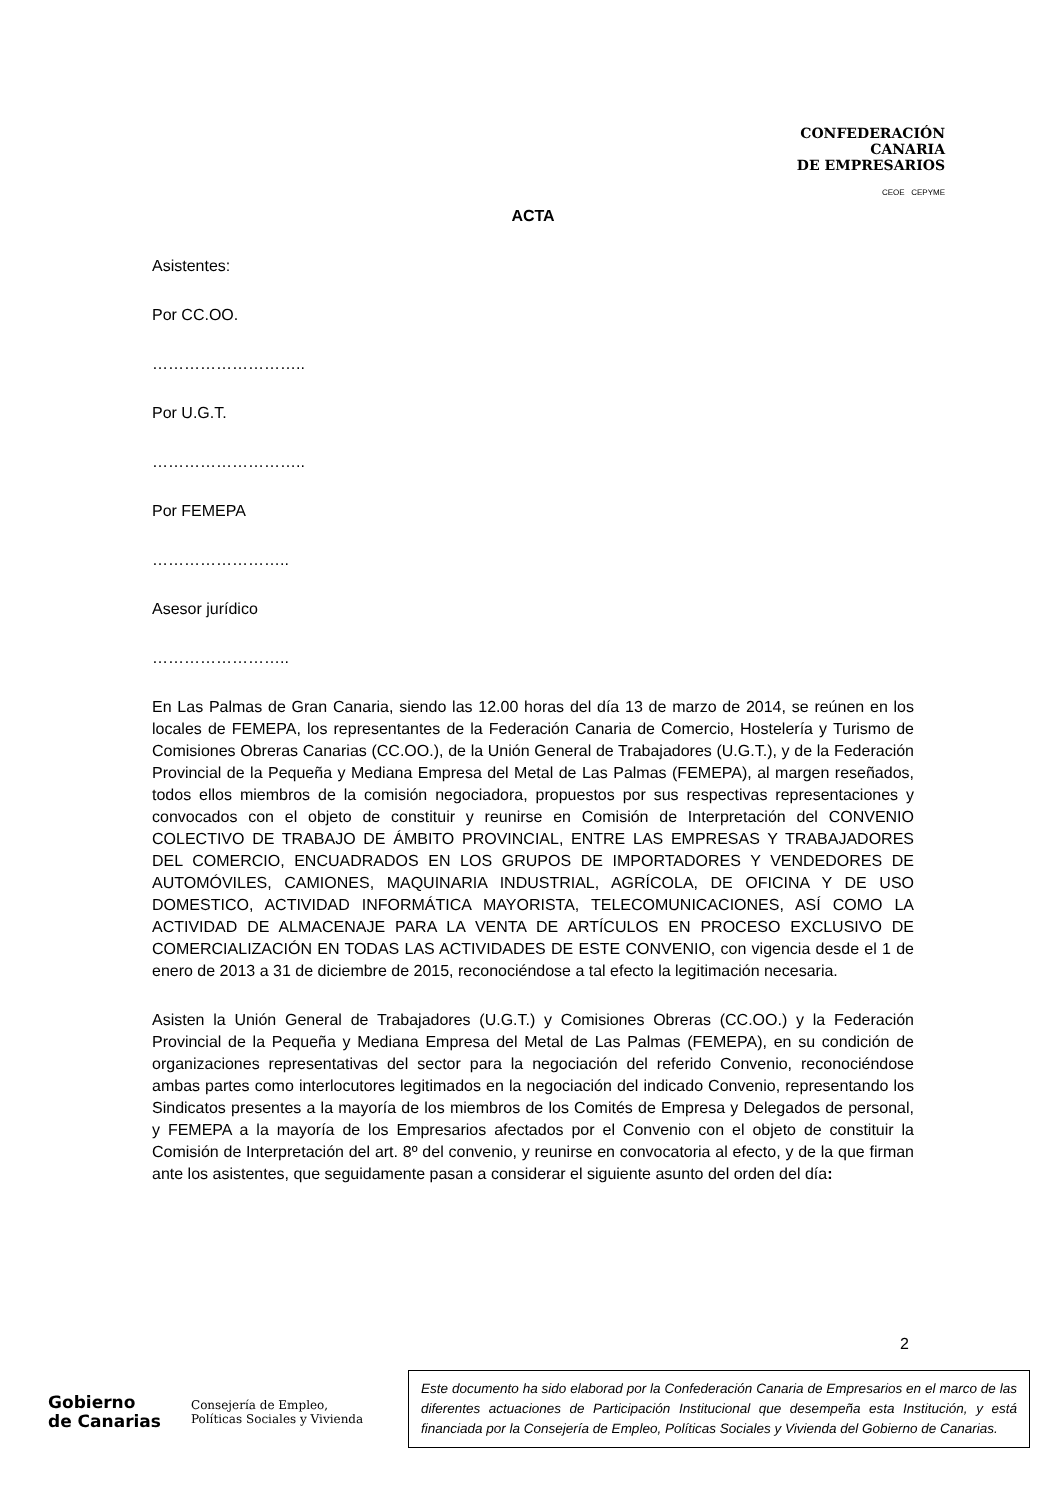CONFEDERACIÓN
CANARIA
DE EMPRESARIOS
CEOE CEPYME
ACTA
Asistentes:
Por CC.OO.
………………………..
Por U.G.T.
………………………..
Por FEMEPA
……………………..
Asesor jurídico
……………………..
En Las Palmas de Gran Canaria, siendo las 12.00 horas del día 13 de marzo de 2014, se reúnen en los locales de FEMEPA, los representantes de la Federación Canaria de Comercio, Hostelería y Turismo de Comisiones Obreras Canarias (CC.OO.), de la Unión General de Trabajadores (U.G.T.), y de la Federación Provincial de la Pequeña y Mediana Empresa del Metal de Las Palmas (FEMEPA), al margen reseñados, todos ellos miembros de la comisión negociadora, propuestos por sus respectivas representaciones y convocados con el objeto de constituir y reunirse en Comisión de Interpretación del CONVENIO COLECTIVO DE TRABAJO DE ÁMBITO PROVINCIAL, ENTRE LAS EMPRESAS Y TRABAJADORES DEL COMERCIO, ENCUADRADOS EN LOS GRUPOS DE IMPORTADORES Y VENDEDORES DE AUTOMÓVILES, CAMIONES, MAQUINARIA INDUSTRIAL, AGRÍCOLA, DE OFICINA Y DE USO DOMESTICO, ACTIVIDAD INFORMÁTICA MAYORISTA, TELECOMUNICACIONES, ASÍ COMO LA ACTIVIDAD DE ALMACENAJE PARA LA VENTA DE ARTÍCULOS EN PROCESO EXCLUSIVO DE COMERCIALIZACIÓN EN TODAS LAS ACTIVIDADES DE ESTE CONVENIO, con vigencia desde el 1 de enero de 2013 a 31 de diciembre de 2015, reconociéndose a tal efecto la legitimación necesaria.
Asisten la Unión General de Trabajadores (U.G.T.) y Comisiones Obreras (CC.OO.) y la Federación Provincial de la Pequeña y Mediana Empresa del Metal de Las Palmas (FEMEPA), en su condición de organizaciones representativas del sector para la negociación del referido Convenio, reconociéndose ambas partes como interlocutores legitimados en la negociación del indicado Convenio, representando los Sindicatos presentes a la mayoría de los miembros de los Comités de Empresa y Delegados de personal, y FEMEPA a la mayoría de los Empresarios afectados por el Convenio con el objeto de constituir la Comisión de Interpretación del art. 8º del convenio, y reunirse en convocatoria al efecto, y de la que firman ante los asistentes, que seguidamente pasan a considerar el siguiente asunto del orden del día:
2
Gobierno
de Canarias
Consejería de Empleo,
Políticas Sociales y Vivienda
Este documento ha sido elaborad por la Confederación Canaria de Empresarios en el marco de las diferentes actuaciones de Participación Institucional que desempeña esta Institución, y está financiada por la Consejería de Empleo, Políticas Sociales y Vivienda del Gobierno de Canarias.